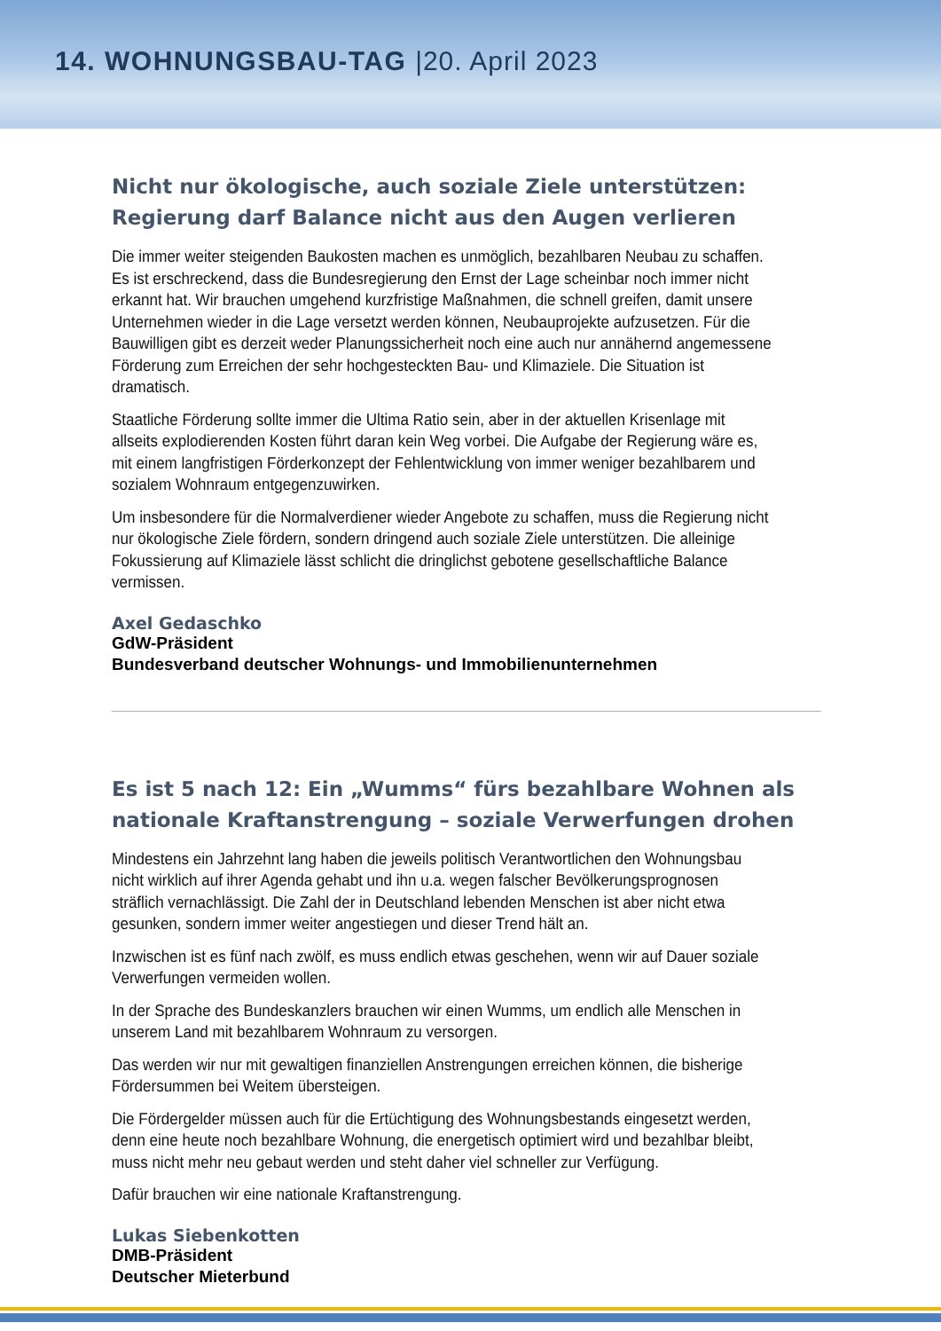14. WOHNUNGSBAU-TAG |20. April 2023
Nicht nur ökologische, auch soziale Ziele unterstützen: Regierung darf Balance nicht aus den Augen verlieren
Die immer weiter steigenden Baukosten machen es unmöglich, bezahlbaren Neubau zu schaffen. Es ist erschreckend, dass die Bundesregierung den Ernst der Lage scheinbar noch immer nicht erkannt hat. Wir brauchen umgehend kurzfristige Maßnahmen, die schnell greifen, damit unsere Unternehmen wieder in die Lage versetzt werden können, Neubauprojekte aufzusetzen. Für die Bauwilligen gibt es derzeit weder Planungssicherheit noch eine auch nur annähernd angemessene Förderung zum Erreichen der sehr hochgesteckten Bau- und Klimaziele. Die Situation ist dramatisch.
Staatliche Förderung sollte immer die Ultima Ratio sein, aber in der aktuellen Krisenlage mit allseits explodierenden Kosten führt daran kein Weg vorbei. Die Aufgabe der Regierung wäre es, mit einem langfristigen Förderkonzept der Fehlentwicklung von immer weniger bezahlbarem und sozialem Wohnraum entgegenzuwirken.
Um insbesondere für die Normalverdiener wieder Angebote zu schaffen, muss die Regierung nicht nur ökologische Ziele fördern, sondern dringend auch soziale Ziele unterstützen. Die alleinige Fokussierung auf Klimaziele lässt schlicht die dringlichst gebotene gesellschaftliche Balance vermissen.
Axel Gedaschko
GdW-Präsident
Bundesverband deutscher Wohnungs- und Immobilienunternehmen
Es ist 5 nach 12: Ein „Wumms“ fürs bezahlbare Wohnen als nationale Kraftanstrengung – soziale Verwerfungen drohen
Mindestens ein Jahrzehnt lang haben die jeweils politisch Verantwortlichen den Wohnungsbau nicht wirklich auf ihrer Agenda gehabt und ihn u.a. wegen falscher Bevölkerungsprognosen sträflich vernachlässigt. Die Zahl der in Deutschland lebenden Menschen ist aber nicht etwa gesunken, sondern immer weiter angestiegen und dieser Trend hält an.
Inzwischen ist es fünf nach zwölf, es muss endlich etwas geschehen, wenn wir auf Dauer soziale Verwerfungen vermeiden wollen.
In der Sprache des Bundeskanzlers brauchen wir einen Wumms, um endlich alle Menschen in unserem Land mit bezahlbarem Wohnraum zu versorgen.
Das werden wir nur mit gewaltigen finanziellen Anstrengungen erreichen können, die bisherige Fördersummen bei Weitem übersteigen.
Die Fördergelder müssen auch für die Ertüchtigung des Wohnungsbestands eingesetzt werden, denn eine heute noch bezahlbare Wohnung, die energetisch optimiert wird und bezahlbar bleibt, muss nicht mehr neu gebaut werden und steht daher viel schneller zur Verfügung.
Dafür brauchen wir eine nationale Kraftanstrengung.
Lukas Siebenkotten
DMB-Präsident
Deutscher Mieterbund